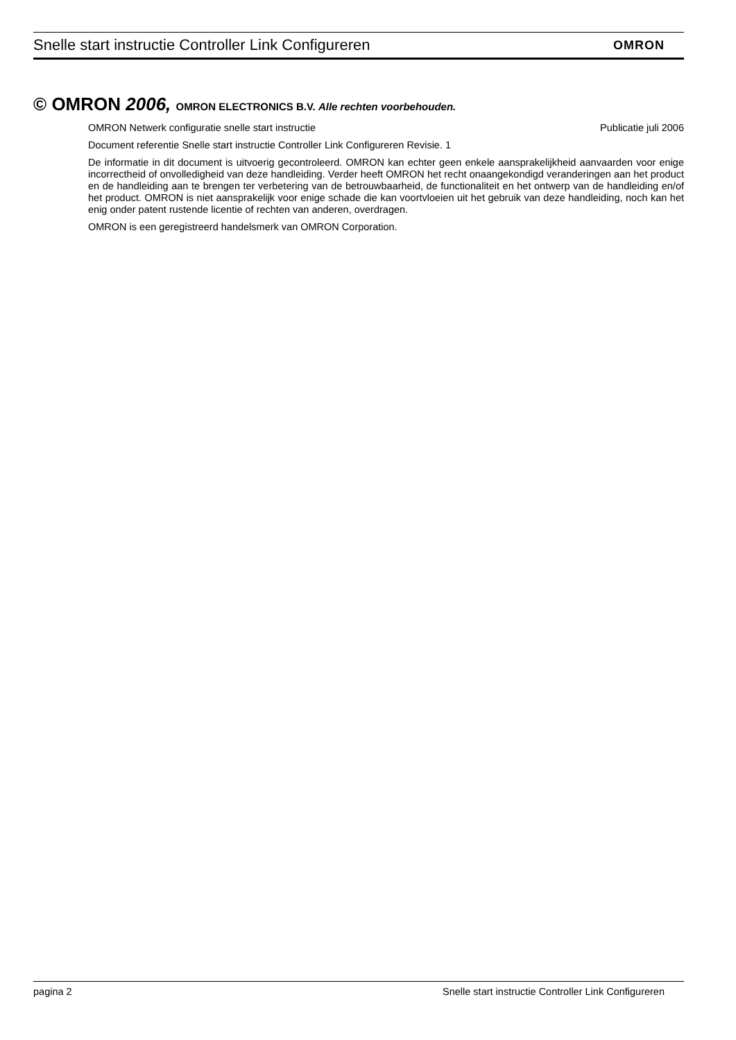Snelle start instructie Controller Link Configureren OMRON
© OMRON 2006, OMRON ELECTRONICS B.V. Alle rechten voorbehouden.
OMRON Netwerk configuratie snelle start instructie Publicatie juli 2006
Document referentie Snelle start instructie Controller Link Configureren Revisie. 1
De informatie in dit document is uitvoerig gecontroleerd. OMRON kan echter geen enkele aansprakelijkheid aanvaarden voor enige incorrectheid of onvolledigheid van deze handleiding. Verder heeft OMRON het recht onaangekondigd veranderingen aan het product en de handleiding aan te brengen ter verbetering van de betrouwbaarheid, de functionaliteit en het ontwerp van de handleiding en/of het product. OMRON is niet aansprakelijk voor enige schade die kan voortvloeien uit het gebruik van deze handleiding, noch kan het enig onder patent rustende licentie of rechten van anderen, overdragen.
OMRON is een geregistreerd handelsmerk van OMRON Corporation.
pagina 2 Snelle start instructie Controller Link Configureren